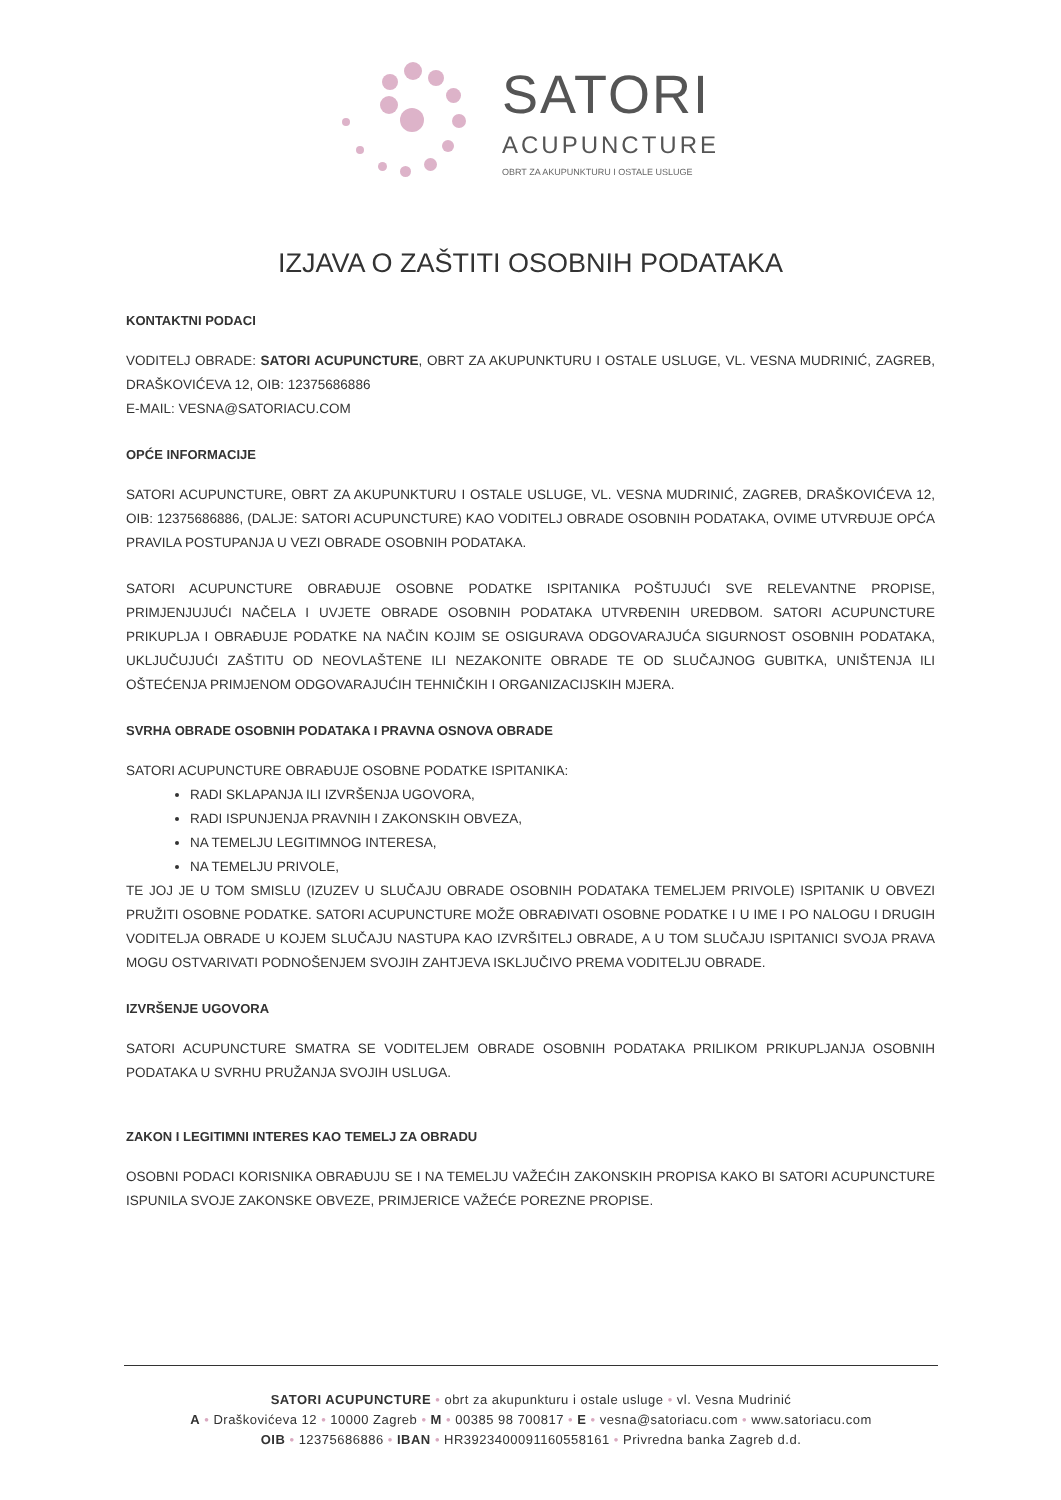SATORI
ACUPUNCTURE
OBRT ZA AKUPUNKTURU I OSTALE USLUGE
IZJAVA O ZAŠTITI OSOBNIH PODATAKA
KONTAKTNI PODACI
VODITELJ OBRADE: SATORI ACUPUNCTURE, OBRT ZA AKUPUNKTURU I OSTALE USLUGE, VL. VESNA MUDRINIĆ, ZAGREB, DRAŠKOVIĆEVA 12, OIB: 12375686886
E-MAIL: VESNA@SATORIACU.COM
OPĆE INFORMACIJE
SATORI ACUPUNCTURE, OBRT ZA AKUPUNKTURU I OSTALE USLUGE, VL. VESNA MUDRINIĆ, ZAGREB, DRAŠKOVIĆEVA 12, OIB: 12375686886, (DALJE: SATORI ACUPUNCTURE) KAO VODITELJ OBRADE OSOBNIH PODATAKA, OVIME UTVRĐUJE OPĆA PRAVILA POSTUPANJA U VEZI OBRADE OSOBNIH PODATAKA.
SATORI ACUPUNCTURE OBRAĐUJE OSOBNE PODATKE ISPITANIKA POŠTUJUĆI SVE RELEVANTNE PROPISE, PRIMJENJUJUĆI NAČELA I UVJETE OBRADE OSOBNIH PODATAKA UTVRĐENIH UREDBOM. SATORI ACUPUNCTURE PRIKUPLJA I OBRAĐUJE PODATKE NA NAČIN KOJIM SE OSIGURAVA ODGOVARAJUĆA SIGURNOST OSOBNIH PODATAKA, UKLJUČUJUĆI ZAŠTITU OD NEOVLAŠTENE ILI NEZAKONITE OBRADE TE OD SLUČAJNOG GUBITKA, UNIŠTENJA ILI OŠTEĆENJA PRIMJENOM ODGOVARAJUĆIH TEHNIČKIH I ORGANIZACIJSKIH MJERA.
SVRHA OBRADE OSOBNIH PODATAKA I PRAVNA OSNOVA OBRADE
SATORI ACUPUNCTURE OBRAĐUJE OSOBNE PODATKE ISPITANIKA:
RADI SKLAPANJA ILI IZVRŠENJA UGOVORA,
RADI ISPUNJENJA PRAVNIH I ZAKONSKIH OBVEZA,
NA TEMELJU LEGITIMNOG INTERESA,
NA TEMELJU PRIVOLE,
TE JOJ JE U TOM SMISLU (IZUZEV U SLUČAJU OBRADE OSOBNIH PODATAKA TEMELJEM PRIVOLE) ISPITANIK U OBVEZI PRUŽITI OSOBNE PODATKE. SATORI ACUPUNCTURE MOŽE OBRAĐIVATI OSOBNE PODATKE I U IME I PO NALOGU I DRUGIH VODITELJA OBRADE U KOJEM SLUČAJU NASTUPA KAO IZVRŠITELJ OBRADE, A U TOM SLUČAJU ISPITANICI SVOJA PRAVA MOGU OSTVARIVATI PODNOŠENJEM SVOJIH ZAHTJEVA ISKLJUČIVO PREMA VODITELJU OBRADE.
IZVRŠENJE UGOVORA
SATORI ACUPUNCTURE SMATRA SE VODITELJEM OBRADE OSOBNIH PODATAKA PRILIKOM PRIKUPLJANJA OSOBNIH PODATAKA U SVRHU PRUŽANJA SVOJIH USLUGA.
ZAKON I LEGITIMNI INTERES KAO TEMELJ ZA OBRADU
OSOBNI PODACI KORISNIKA OBRAĐUJU SE I NA TEMELJU VAŽEĆIH ZAKONSKIH PROPISA KAKO BI SATORI ACUPUNCTURE ISPUNILA SVOJE ZAKONSKE OBVEZE, PRIMJERICE VAŽEĆE POREZNE PROPISE.
SATORI ACUPUNCTURE • obrt za akupunkturu i ostale usluge • vl. Vesna Mudrinić
A • Draškovićeva 12 • 10000 Zagreb • M • 00385 98 700817 • E • vesna@satoriacu.com • www.satoriacu.com
OIB • 12375686886 • IBAN • HR3923400091160558161 • Privredna banka Zagreb d.d.